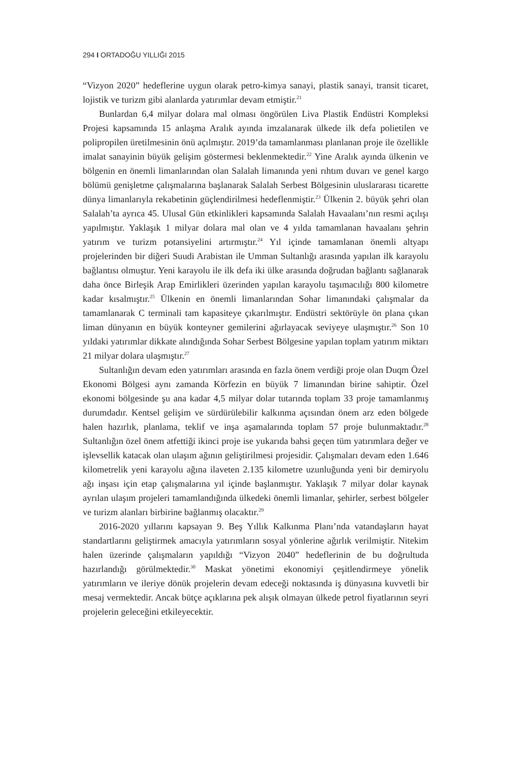294 I ORTADOĞU YILLIĞI 2015
“Vizyon 2020” hedeflerine uygun olarak petro-kimya sanayi, plastik sanayi, transit ticaret, lojistik ve turizm gibi alanlarda yatırımlar devam etmiştir.<sup>21</sup>
Bunlardan 6,4 milyar dolara mal olması öngörülen Liva Plastik Endüstri Kompleksi Projesi kapsamında 15 anlaşma Aralık ayında imzalanarak ülkede ilk defa polietilen ve polipropilen üretilmesinin önü açılmıştır. 2019’da tamamlanması planlanan proje ile özellikle imalat sanayinin büyük gelişim göstermesi beklenmektedir.<sup>22</sup> Yine Aralık ayında ülkenin ve bölgenin en önemli limanlarından olan Salalah limanında yeni rıhtım duvarı ve genel kargo bölümü genişletme çalışmalarına başlanarak Salalah Serbest Bölgesinin uluslararası ticarette dünya limanlarıyla rekabetinin güçlendirilmesi hedeflenmiştir.<sup>23</sup> Ülkenin 2. büyük şehri olan Salalah’ta ayrıca 45. Ulusal Gün etkinlikleri kapsamında Salalah Havaalanı’nın resmi açılışı yapılmıştır. Yaklaşık 1 milyar dolara mal olan ve 4 yılda tamamlanan havaalanı şehrin yatırım ve turizm potansiyelini artırmıştır.<sup>24</sup> Yıl içinde tamamlanan önemli altyapı projelerinden bir diğeri Suudi Arabistan ile Umman Sultanlığı arasında yapılan ilk karayolu bağlantısı olmuştur. Yeni karayolu ile ilk defa iki ülke arasında doğrudan bağlantı sağlanarak daha önce Birleşik Arap Emirlikleri üzerinden yapılan karayolu taşımacılığı 800 kilometre kadar kısalmıştır.<sup>25</sup> Ülkenin en önemli limanlarından Sohar limanındaki çalışmalar da tamamlanarak C terminali tam kapasiteye çıkarılmıştır. Endüstri sektörüyle ön plana çıkan liman dünyanın en büyük konteyner gemilerini ağırlayacak seviyeye ulaşmıştır.<sup>26</sup> Son 10 yıldaki yatırımlar dikkate alındığında Sohar Serbest Bölgesine yapılan toplam yatırım miktarı 21 milyar dolara ulaşmıştır.<sup>27</sup>
Sultanlığın devam eden yatırımları arasında en fazla önem verdiği proje olan Duqm Özel Ekonomi Bölgesi aynı zamanda Körfezin en büyük 7 limanından birine sahiptir. Özel ekonomi bölgesinde şu ana kadar 4,5 milyar dolar tutarında toplam 33 proje tamamlanmış durumdadır. Kentsel gelişim ve sürdürülebilir kalkınma açısından önem arz eden bölgede halen hazırlık, planlama, teklif ve inşa aşamalarında toplam 57 proje bulunmaktadır.<sup>28</sup> Sultanlığın özel önem atfettiği ikinci proje ise yukarıda bahsi geçen tüm yatırımlara değer ve işlevsellik katacak olan ulaşım ağının geliştirilmesi projesidir. Çalışmaları devam eden 1.646 kilometrelik yeni karayolu ağına ilaveten 2.135 kilometre uzunluğunda yeni bir demiryolu ağı inşası için etap çalışmalarına yıl içinde başlanmıştır. Yaklaşık 7 milyar dolar kaynak ayrılan ulaşım projeleri tamamlandığında ülkedeki önemli limanlar, şehirler, serbest bölgeler ve turizm alanları birbirine bağlanmış olacaktır.<sup>29</sup>
2016-2020 yıllarını kapsayan 9. Beş Yıllık Kalkınma Planı’nda vatandaşların hayat standartlarını geliştirmek amacıyla yatırımların sosyal yönlerine ağırlık verilmiştir. Nitekim halen üzerinde çalışmaların yapıldığı “Vizyon 2040” hedeflerinin de bu doğrultuda hazırlandığı görülmektedir.<sup>30</sup> Maskat yönetimi ekonomiyi çeşitlendirmeye yönelik yatırımların ve ileriye dönük projelerin devam edeceği noktasında iş dünyasına kuvvetli bir mesaj vermektedir. Ancak bütçe açıklarına pek alışık olmayan ülkede petrol fiyatlarının seyri projelerin geleceğini etkileyecektir.